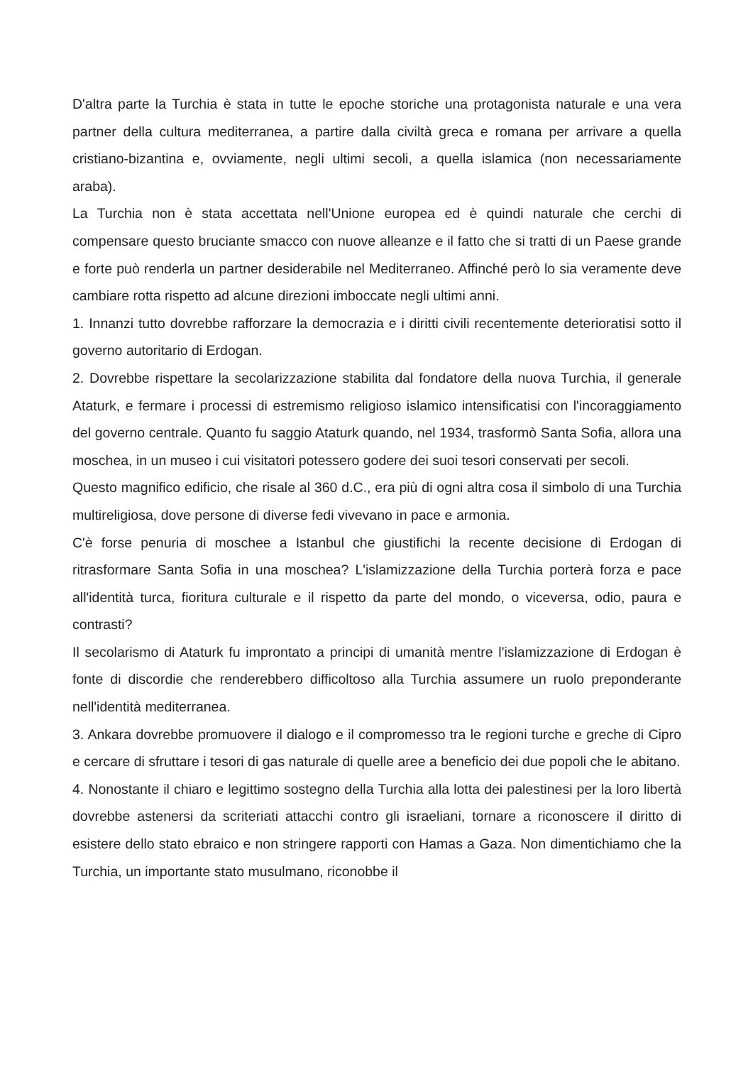D'altra parte la Turchia è stata in tutte le epoche storiche una protagonista naturale e una vera partner della cultura mediterranea, a partire dalla civiltà greca e romana per arrivare a quella cristiano-bizantina e, ovviamente, negli ultimi secoli, a quella islamica (non necessariamente araba).
La Turchia non è stata accettata nell'Unione europea ed è quindi naturale che cerchi di compensare questo bruciante smacco con nuove alleanze e il fatto che si tratti di un Paese grande e forte può renderla un partner desiderabile nel Mediterraneo. Affinché però lo sia veramente deve cambiare rotta rispetto ad alcune direzioni imboccate negli ultimi anni.
1. Innanzi tutto dovrebbe rafforzare la democrazia e i diritti civili recentemente deterioratisi sotto il governo autoritario di Erdogan.
2. Dovrebbe rispettare la secolarizzazione stabilita dal fondatore della nuova Turchia, il generale Ataturk, e fermare i processi di estremismo religioso islamico intensificatisi con l'incoraggiamento del governo centrale. Quanto fu saggio Ataturk quando, nel 1934, trasformò Santa Sofia, allora una moschea, in un museo i cui visitatori potessero godere dei suoi tesori conservati per secoli.
Questo magnifico edificio, che risale al 360 d.C., era più di ogni altra cosa il simbolo di una Turchia multireligiosa, dove persone di diverse fedi vivevano in pace e armonia.
C'è forse penuria di moschee a Istanbul che giustifichi la recente decisione di Erdogan di ritrasformare Santa Sofia in una moschea? L'islamizzazione della Turchia porterà forza e pace all'identità turca, fioritura culturale e il rispetto da parte del mondo, o viceversa, odio, paura e contrasti?
Il secolarismo di Ataturk fu improntato a principi di umanità mentre l'islamizzazione di Erdogan è fonte di discordie che renderebbero difficoltoso alla Turchia assumere un ruolo preponderante nell'identità mediterranea.
3. Ankara dovrebbe promuovere il dialogo e il compromesso tra le regioni turche e greche di Cipro e cercare di sfruttare i tesori di gas naturale di quelle aree a beneficio dei due popoli che le abitano.
4. Nonostante il chiaro e legittimo sostegno della Turchia alla lotta dei palestinesi per la loro libertà dovrebbe astenersi da scriteriati attacchi contro gli israeliani, tornare a riconoscere il diritto di esistere dello stato ebraico e non stringere rapporti con Hamas a Gaza. Non dimentichiamo che la Turchia, un importante stato musulmano, riconobbe il